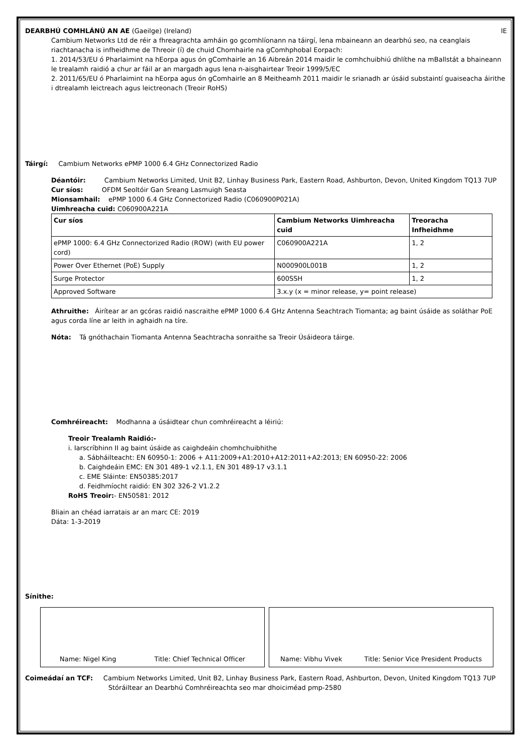DEARBHÚ COMHLÁNÚ AN AE (Gaeilge) (Ireland) IE
Cambium Networks Ltd de réir a fhreagrachta amháin go gcomhlíonann na táirgí, lena mbaineann an dearbhú seo, na ceanglais riachtanacha is infheidhme de Threoir (í) de chuid Chomhairle na gComhphobal Eorpach:
1. 2014/53/EU ó Pharlaimint na hEorpa agus ón gComhairle an 16 Aibreán 2014 maidir le comhchuibhiú dhlíthe na mBallstát a bhaineann le trealamh raidió a chur ar fáil ar an margadh agus lena n-aisghairtear Treoir 1999/5/EC
2. 2011/65/EU ó Pharlaimint na hEorpa agus ón gComhairle an 8 Meitheamh 2011 maidir le srianadh ar úsáid substaintí guaiseacha áirithe i dtrealamh leictreach agus leictreonach (Treoir RoHS)
Táirgí: Cambium Networks ePMP 1000 6.4 GHz Connectorized Radio
Déantóir: Cambium Networks Limited, Unit B2, Linhay Business Park, Eastern Road, Ashburton, Devon, United Kingdom TQ13 7UP
Cur síos: OFDM Seoltóir Gan Sreang Lasmuigh Seasta
Mionsamhail: ePMP 1000 6.4 GHz Connectorized Radio (C060900P021A)
Uimhreacha cuid: C060900A221A
| Cur síos | Cambium Networks Uimhreacha cuid | Treoracha Infheidhme |
| --- | --- | --- |
| ePMP 1000: 6.4 GHz Connectorized Radio (ROW) (with EU power cord) | C060900A221A | 1, 2 |
| Power Over Ethernet (PoE) Supply | N000900L001B | 1, 2 |
| Surge Protector | 600SSH | 1, 2 |
| Approved Software | 3.x.y (x = minor release, y= point release) | |
Athruithe: Áirítear ar an gcóras raidió nascraithe ePMP 1000 6.4 GHz Antenna Seachtrach Tiomanta; ag baint úsáide as soláthar PoE agus corda líne ar leith in aghaidh na tíre.
Nóta: Tá gnóthachain Tiomanta Antenna Seachtracha sonraithe sa Treoir Úsáideora táirge.
Comhréireacht: Modhanna a úsáidtear chun comhréireacht a léiriú:
Treoir Trealamh Raidió:-
i. Iarscríbhinn II ag baint úsáide as caighdeáin chomhchuibhithe
a. Sábháilteacht: EN 60950-1: 2006 + A11:2009+A1:2010+A12:2011+A2:2013; EN 60950-22: 2006
b. Caighdeáin EMC: EN 301 489-1 v2.1.1, EN 301 489-17 v3.1.1
c. EME Sláinte: EN50385:2017
d. Feidhmíocht raidió: EN 302 326-2 V1.2.2
RoHS Treoir:- EN50581: 2012
Bliain an chéad iarratais ar an marc CE: 2019
Dáta: 1-3-2019
Sínithe:
Name: Nigel King Title: Chief Technical Officer Name: Vibhu Vivek Title: Senior Vice President Products
Coimeádaí an TCF: Cambium Networks Limited, Unit B2, Linhay Business Park, Eastern Road, Ashburton, Devon, United Kingdom TQ13 7UP
Stóráiltear an Dearbhú Comhréireachta seo mar dhoiciméad pmp-2580